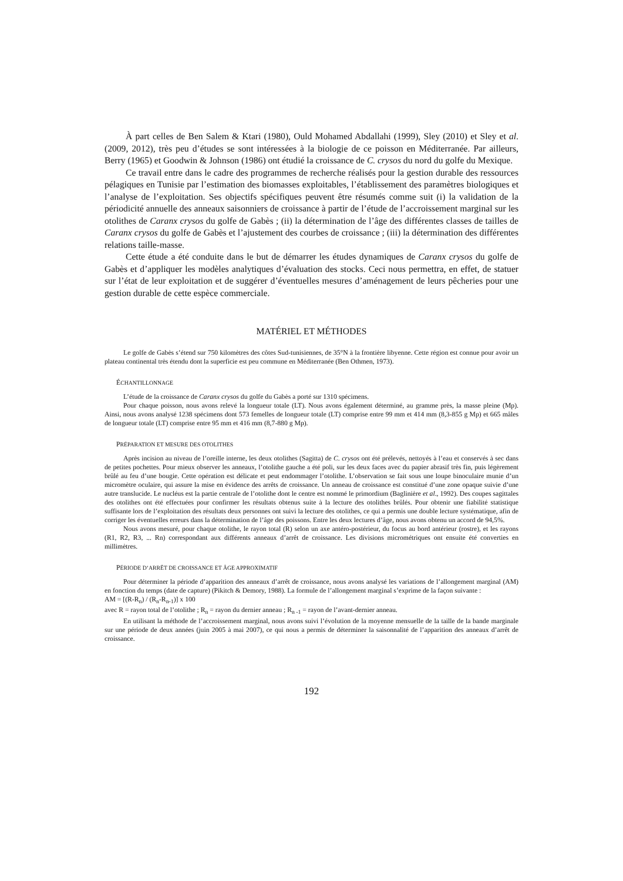À part celles de Ben Salem & Ktari (1980), Ould Mohamed Abdallahi (1999), Sley (2010) et Sley et al. (2009, 2012), très peu d’études se sont intéressées à la biologie de ce poisson en Méditerranée. Par ailleurs, Berry (1965) et Goodwin & Johnson (1986) ont étudié la croissance de C. crysos du nord du golfe du Mexique.
Ce travail entre dans le cadre des programmes de recherche réalisés pour la gestion durable des ressources pélagiques en Tunisie par l’estimation des biomasses exploitables, l’établissement des paramètres biologiques et l’analyse de l’exploitation. Ses objectifs spécifiques peuvent être résumés comme suit (i) la validation de la périodicité annuelle des anneaux saisonniers de croissance à partir de l’étude de l’accroissement marginal sur les otolithes de Caranx crysos du golfe de Gabès ; (ii) la détermination de l’âge des différentes classes de tailles de Caranx crysos du golfe de Gabès et l’ajustement des courbes de croissance ; (iii) la détermination des différentes relations taille-masse.
Cette étude a été conduite dans le but de démarrer les études dynamiques de Caranx crysos du golfe de Gabès et d’appliquer les modèles analytiques d’évaluation des stocks. Ceci nous permettra, en effet, de statuer sur l’état de leur exploitation et de suggérer d’éventuelles mesures d’aménagement de leurs pêcheries pour une gestion durable de cette espèce commerciale.
MATÉRIEL ET MÉTHODES
Le golfe de Gabès s’étend sur 750 kilomètres des côtes Sud-tunisiennes, de 35°N à la frontière libyenne. Cette région est connue pour avoir un plateau continental très étendu dont la superficie est peu commune en Méditerranée (Ben Othmen, 1973).
ÉCHANTILLONNAGE
L’étude de la croissance de Caranx crysos du golfe du Gabès a porté sur 1310 spécimens.
Pour chaque poisson, nous avons relevé la longueur totale (LT). Nous avons également déterminé, au gramme près, la masse pleine (Mp). Ainsi, nous avons analysé 1238 spécimens dont 573 femelles de longueur totale (LT) comprise entre 99 mm et 414 mm (8,3-855 g Mp) et 665 mâles de longueur totale (LT) comprise entre 95 mm et 416 mm (8,7-880 g Mp).
PRÉPARATION ET MESURE DES OTOLITHES
Après incision au niveau de l’oreille interne, les deux otolithes (Sagitta) de C. crysos ont été prélevés, nettoyés à l’eau et conservés à sec dans de petites pochettes. Pour mieux observer les anneaux, l’otolithe gauche a été poli, sur les deux faces avec du papier abrasif très fin, puis légèrement brûlé au feu d’une bougie. Cette opération est délicate et peut endommager l’otolithe. L’observation se fait sous une loupe binoculaire munie d’un micromètre oculaire, qui assure la mise en évidence des arrêts de croissance. Un anneau de croissance est constitué d’une zone opaque suivie d’une autre translucide. Le nucléus est la partie centrale de l’otolithe dont le centre est nommé le primordium (Baglinière et al., 1992). Des coupes sagittales des otolithes ont été effectuées pour confirmer les résultats obtenus suite à la lecture des otolithes brûlés. Pour obtenir une fiabilité statistique suffisante lors de l’exploitation des résultats deux personnes ont suivi la lecture des otolithes, ce qui a permis une double lecture systématique, afin de corriger les éventuelles erreurs dans la détermination de l’âge des poissons. Entre les deux lectures d’âge, nous avons obtenu un accord de 94,5%.
Nous avons mesuré, pour chaque otolithe, le rayon total (R) selon un axe antéro-postérieur, du focus au bord antérieur (rostre), et les rayons (R1, R2, R3, ... Rn) correspondant aux différents anneaux d’arrêt de croissance. Les divisions micrométriques ont ensuite été converties en millimètres.
PÉRIODE D’ARRÊT DE CROISSANCE ET ÂGE APPROXIMATIF
Pour déterminer la période d’apparition des anneaux d’arrêt de croissance, nous avons analysé les variations de l’allongement marginal (AM) en fonction du temps (date de capture) (Pikitch & Demory, 1988). La formule de l’allongement marginal s’exprime de la façon suivante :
AM = [(R-R<sub>n</sub>) / (R<sub>n</sub>-R<sub>n-1</sub>)] x 100
avec R = rayon total de l’otolithe ; R<sub>n</sub> = rayon du dernier anneau ; R<sub>n -1</sub> = rayon de l’avant-dernier anneau.
En utilisant la méthode de l’accroissement marginal, nous avons suivi l’évolution de la moyenne mensuelle de la taille de la bande marginale sur une période de deux années (juin 2005 à mai 2007), ce qui nous a permis de déterminer la saisonnalité de l’apparition des anneaux d’arrêt de croissance.
192